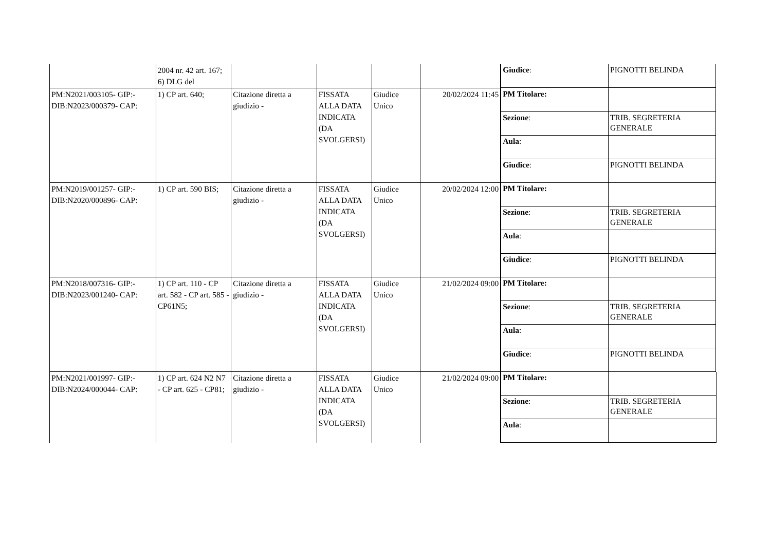| | 2004 nr. 42 art. 167; 6) DLG del | | | | | / Giudice : / PIGNOTTI BELINDA / |
| PM:N2021/003105- GIP:- DIB:N2023/000379- CAP: | 1) CP art. 640; | Citazione diretta a giudizio - | FISSATA ALLA DATA INDICATA (DA SVOLGERSI) | Giudice Unico | 20/02/2024 11:45 | / PM Titolare: / / / Sezione : / TRIB. SEGRETERIA GENERALE / / Aula : / / / Giudice : / PIGNOTTI BELINDA / |
| PM:N2019/001257- GIP:- DIB:N2020/000896- CAP: | 1) CP art. 590 BIS; | Citazione diretta a giudizio - | FISSATA ALLA DATA INDICATA (DA SVOLGERSI) | Giudice Unico | 20/02/2024 12:00 | / PM Titolare: / / / Sezione : / TRIB. SEGRETERIA GENERALE / / Aula : / / / Giudice : / PIGNOTTI BELINDA / |
| PM:N2018/007316- GIP:- DIB:N2023/001240- CAP: | 1) CP art. 110 - CP art. 582 - CP art. 585 - CP61N5; | Citazione diretta a giudizio - | FISSATA ALLA DATA INDICATA (DA SVOLGERSI) | Giudice Unico | 21/02/2024 09:00 | / PM Titolare: / / / Sezione : / TRIB. SEGRETERIA GENERALE / / Aula : / / / Giudice : / PIGNOTTI BELINDA / |
| PM:N2021/001997- GIP:- DIB:N2024/000044- CAP: | 1) CP art. 624 N2 N7 - CP art. 625 - CP81; | Citazione diretta a giudizio - | FISSATA ALLA DATA INDICATA (DA SVOLGERSI) | Giudice Unico | 21/02/2024 09:00 | / PM Titolare: / / / Sezione : / TRIB. SEGRETERIA GENERALE / / Aula : / / |